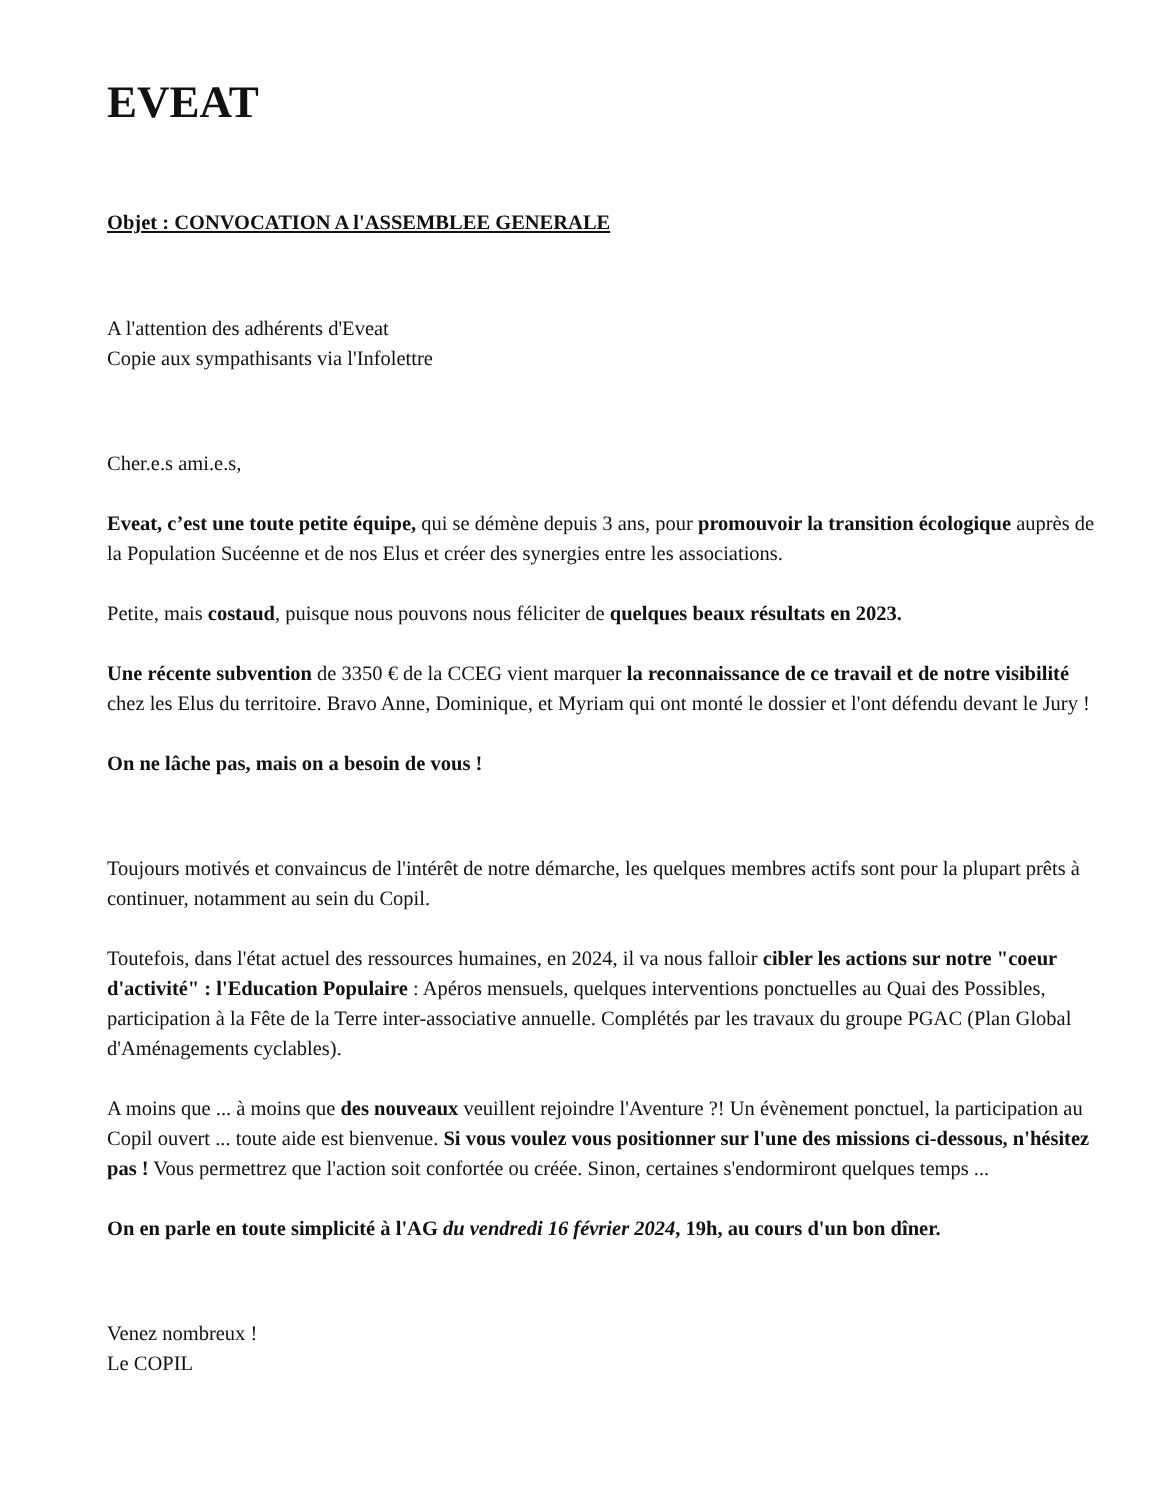EVEAT
Objet : CONVOCATION A l'ASSEMBLEE GENERALE
A l'attention des adhérents d'Eveat
Copie aux sympathisants via l'Infolettre
Cher.e.s ami.e.s,
Eveat, c’est une toute petite équipe, qui se démène depuis 3 ans, pour promouvoir la transition écologique auprès de la Population Sucéenne et de nos Elus et créer des synergies entre les associations.
Petite, mais costaud, puisque nous pouvons nous féliciter de quelques beaux résultats en 2023.
Une récente subvention de 3350 € de la CCEG vient marquer la reconnaissance de ce travail et de notre visibilité chez les Elus du territoire. Bravo Anne, Dominique, et Myriam qui ont monté le dossier et l'ont défendu devant le Jury !
On ne lâche pas, mais on a besoin de vous !
Toujours motivés et convaincus de l'intérêt de notre démarche, les quelques membres actifs sont pour la plupart prêts à continuer, notamment au sein du Copil.
Toutefois, dans l'état actuel des ressources humaines, en 2024, il va nous falloir cibler les actions sur notre "coeur d'activité" : l'Education Populaire : Apéros mensuels, quelques interventions ponctuelles au Quai des Possibles, participation à la Fête de la Terre inter-associative annuelle. Complétés par les travaux du groupe PGAC (Plan Global d'Aménagements cyclables).
A moins que ... à moins que des nouveaux veuillent rejoindre l'Aventure ?! Un évènement ponctuel, la participation au Copil ouvert ... toute aide est bienvenue. Si vous voulez vous positionner sur l'une des missions ci-dessous, n'hésitez pas ! Vous permettrez que l'action soit confortée ou créée. Sinon, certaines s'endormiront quelques temps ...
On en parle en toute simplicité à l'AG du vendredi 16 février 2024, 19h, au cours d'un bon dîner.
Venez nombreux !
Le COPIL